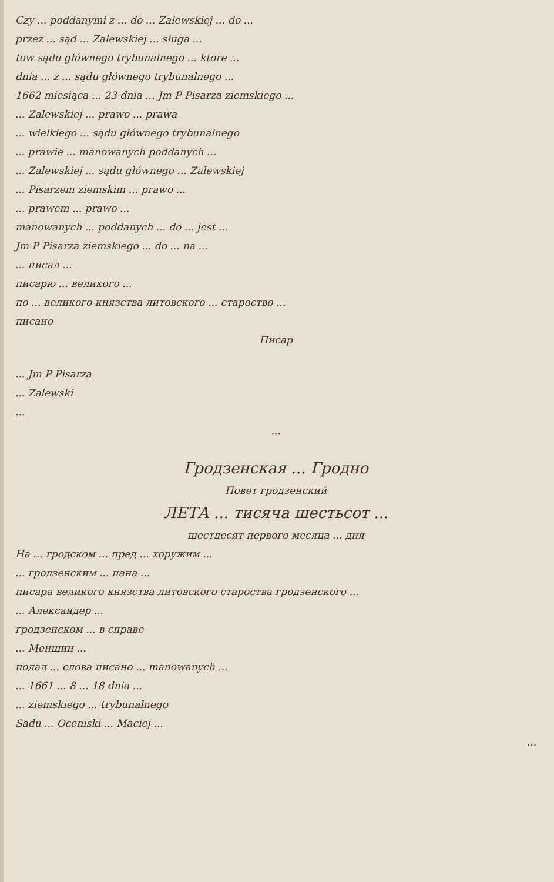Czy ... poddanymi z ... do ... Zalewskiej ... do ...
przez ... sąd ... Zalewskiej ... sługa ...
tow sądu głównego trybunalnego ... ktore ...
dnia ... z ... sądu głównego trybunalnego ...
1662 miesiąca ... 23 dnia ... Jm P Pisarza ziemskiego ...
... Zalewskiej ... prawo ... prawa
... wielkiego ... sądu głównego trybunalnego
... prawie ... manowanych poddanych ...
... Zalewskiej ... sądu głównego ... Zalewskiej
... Pisarzem ziemskim ... prawo ...
... prawem ... prawo ...
manowanych ... poddanych ... do ... jest ...
Jm P Pisarza ziemskiego ... do ... na ...
... писал ...
писарю ... великого ...
по ... великого князства литовского ... староство ...
писано
Писар
... Jm P Pisarza
... Zalewski
...
...
Гродзенская ... Гродно
Повет гродзенский
ЛЕТА ... тисяча шестьсот ...
шестдесят первого месяца ... дня
На ... гродском ... пред ... хоружим ...
... гродзенским ... пана ...
писара великого князства литовского староства гродзенского ...
... Александер ...
гродзенском ... в справе
... Меншин ...
подал ... слова писано ... manowanych ...
... 1661 ... 8 ... 18 dnia ...
... ziemskiego ... trybunalnego
Sadu ... Oceniski ... Maciej ...
...